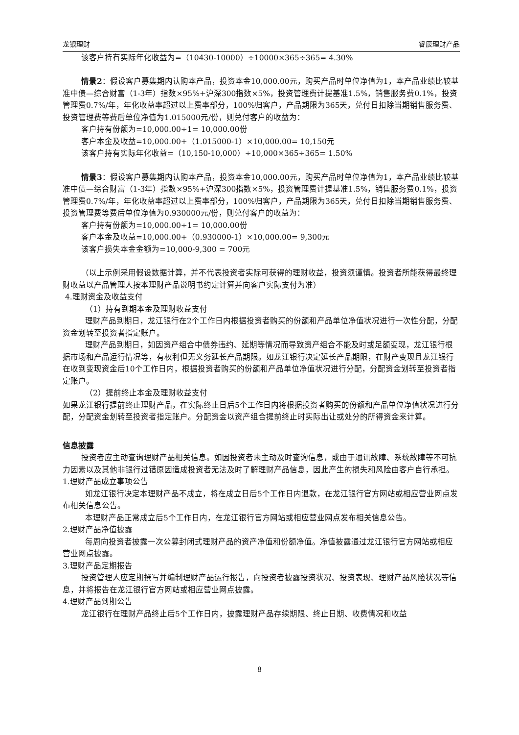龙银理财 睿辰理财产品
该客户持有实际年化收益为=（10430-10000）÷10000×365÷365= 4.30%
情景2：假设客户募集期内认购本产品，投资本金10,000.00元，购买产品时单位净值为1，本产品业绩比较基准中债—综合财富（1-3年）指数×95%+沪深300指数×5%，投资管理费计提基准1.5%，销售服务费0.1%，投资管理费0.7%/年，年化收益率超过以上费率部分，100%归客户，产品期限为365天，兑付日扣除当期销售服务费、投资管理费等费后单位净值为1.015000元/份，则兑付客户的收益为：
客户持有份额为=10,000.00÷1= 10,000.00份
客户本金及收益=10,000.00+（1.015000-1）×10,000.00= 10,150元
该客户持有实际年化收益=（10,150-10,000）÷10,000×365÷365= 1.50%
情景3：假设客户募集期内认购本产品，投资本金10,000.00元，购买产品时单位净值为1，本产品业绩比较基准中债—综合财富（1-3年）指数×95%+沪深300指数×5%，投资管理费计提基准1.5%，销售服务费0.1%，投资管理费0.7%/年，年化收益率超过以上费率部分，100%归客户，产品期限为365天，兑付日扣除当期销售服务费、投资管理费等费后单位净值为0.930000元/份，则兑付客户的收益为：
客户持有份额为=10,000.00÷1= 10,000.00份
客户本金及收益=10,000.00+（0.930000-1）×10,000.00= 9,300元
该客户损失本金金额为=10,000-9,300 = 700元
（以上示例采用假设数据计算，并不代表投资者实际可获得的理财收益，投资须谨慎。投资者所能获得最终理财收益以产品管理人按本理财产品说明书约定计算并向客户实际支付为准）
4.理财资金及收益支付
（1）持有到期本金及理财收益支付
理财产品到期日，龙江银行在2个工作日内根据投资者购买的份额和产品单位净值状况进行一次性分配，分配资金划转至投资者指定账户。
理财产品到期日，如因资产组合中债券违约、延期等情况而导致资产组合不能及时或足额变现，龙江银行根据市场和产品运行情况等，有权利但无义务延长产品期限。如龙江银行决定延长产品期限，在财产变现且龙江银行在收到变现资金后10个工作日内，根据投资者购买的份额和产品单位净值状况进行分配，分配资金划转至投资者指定账户。
（2）提前终止本金及理财收益支付
如果龙江银行提前终止理财产品，在实际终止日后5个工作日内将根据投资者购买的份额和产品单位净值状况进行分配，分配资金划转至投资者指定账户。分配资金以资产组合提前终止时实际出让或处分的所得资金来计算。
信息披露
投资者应主动查询理财产品相关信息。如因投资者未主动及时查询信息，或由于通讯故障、系统故障等不可抗力因素以及其他非银行过错原因造成投资者无法及时了解理财产品信息，因此产生的损失和风险由客户自行承担。
1.理财产品成立事项公告
如龙江银行决定本理财产品不成立，将在成立日后5个工作日内退款，在龙江银行官方网站或相应营业网点发布相关信息公告。
本理财产品正常成立后5个工作日内，在龙江银行官方网站或相应营业网点发布相关信息公告。
2.理财产品净值披露
每周向投资者披露一次公募封闭式理财产品的资产净值和份额净值。净值披露通过龙江银行官方网站或相应营业网点披露。
3.理财产品定期报告
投资管理人应定期撰写并编制理财产品运行报告，向投资者披露投资状况、投资表现、理财产品风险状况等信息，并将报告在龙江银行官方网站或相应营业网点披露。
4.理财产品到期公告
龙江银行在理财产品终止后5个工作日内，披露理财产品存续期限、终止日期、收费情况和收益
8